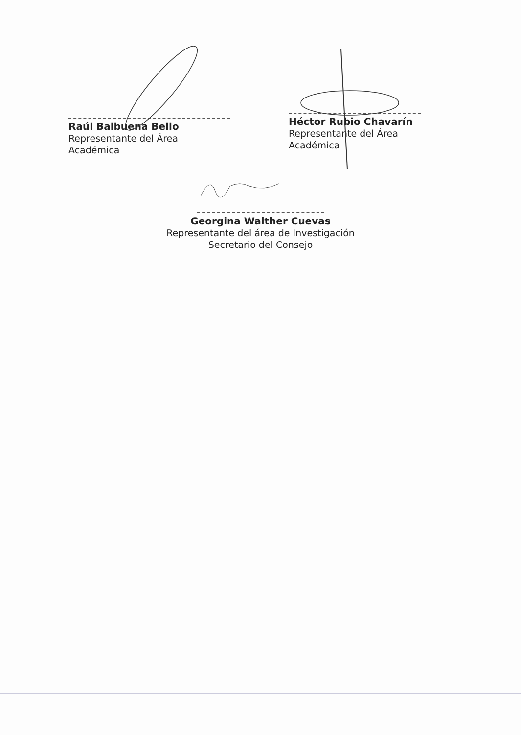Raúl Balbuena Bello
Representante del Área Académica
Héctor Rubio Chavarín
Representante del Área Académica
Georgina Walther Cuevas
Representante del área de Investigación
Secretario del Consejo